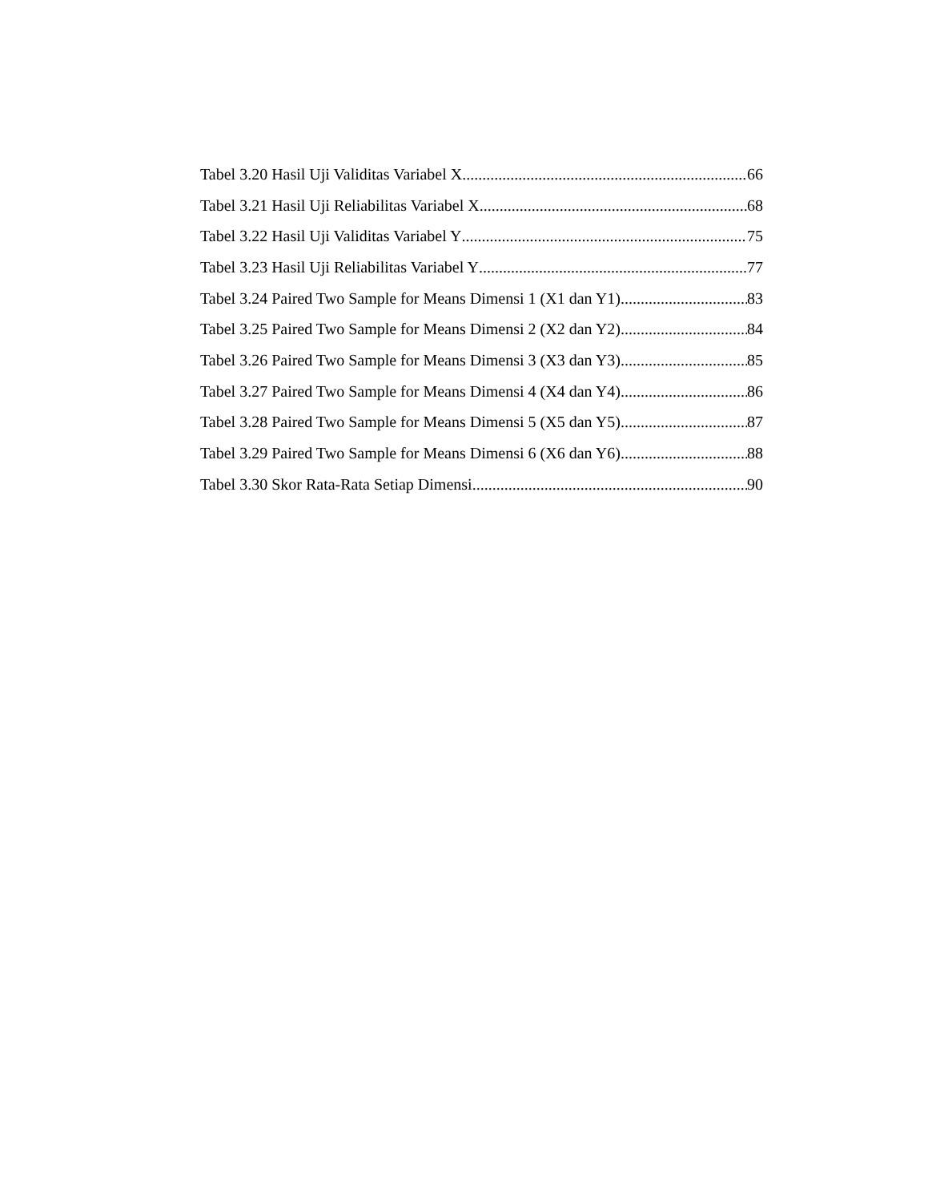Tabel 3.20 Hasil Uji Validitas Variabel X 66
Tabel 3.21 Hasil Uji Reliabilitas Variabel X 68
Tabel 3.22 Hasil Uji Validitas Variabel Y 75
Tabel 3.23 Hasil Uji Reliabilitas Variabel Y 77
Tabel 3.24 Paired Two Sample for Means Dimensi 1 (X1 dan Y1) 83
Tabel 3.25 Paired Two Sample for Means Dimensi 2 (X2 dan Y2) 84
Tabel 3.26 Paired Two Sample for Means Dimensi 3 (X3 dan Y3) 85
Tabel 3.27 Paired Two Sample for Means Dimensi 4 (X4 dan Y4) 86
Tabel 3.28 Paired Two Sample for Means Dimensi 5 (X5 dan Y5) 87
Tabel 3.29 Paired Two Sample for Means Dimensi 6 (X6 dan Y6) 88
Tabel 3.30 Skor Rata-Rata Setiap Dimensi 90